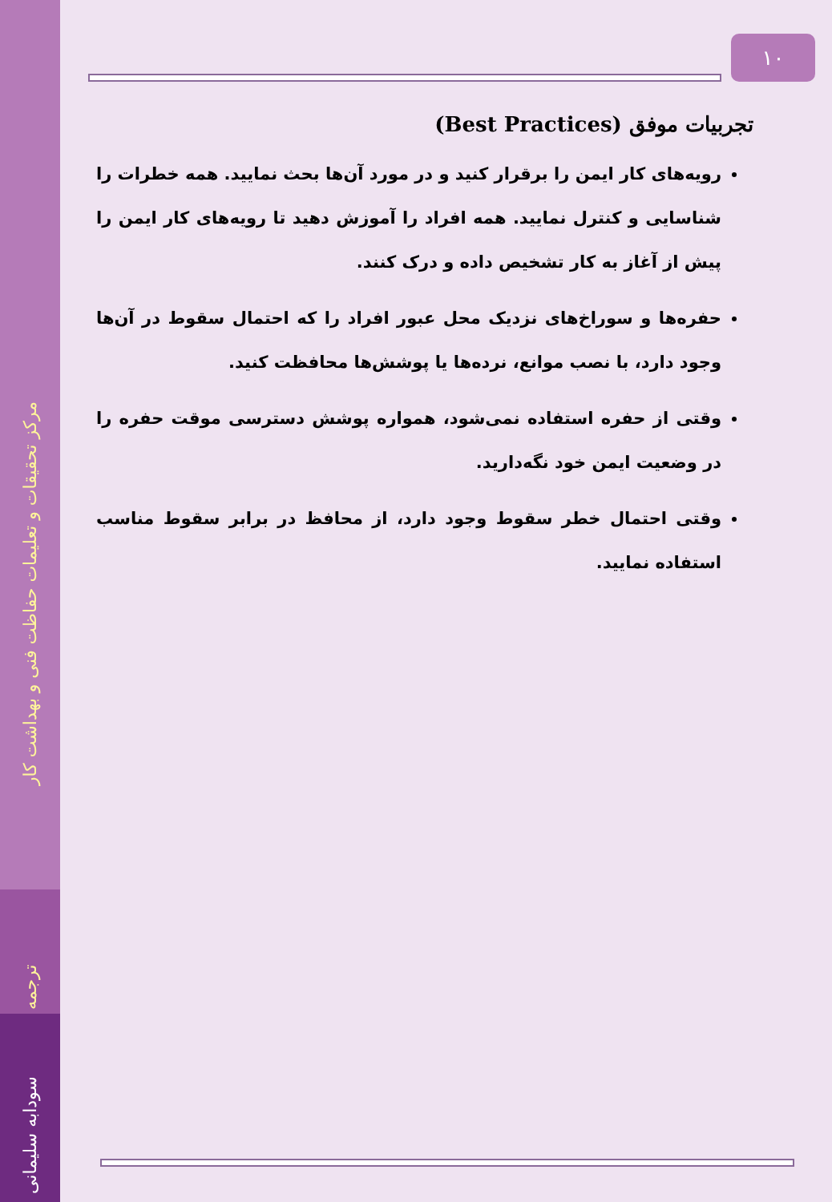مرکز تحقیقات و تعلیمات حفاظت فنی و بهداشت کار
ترجمه
سودابه سلیمانی
۱۰
تجربیات موفق (Best Practices)
رویه‌های کار ایمن را برقرار کنید و در مورد آن‌ها بحث نمایید. همه خطرات را شناسایی و کنترل نمایید. همه افراد را آموزش دهید تا رویه‌های کار ایمن را پیش از آغاز به کار تشخیص داده و درک کنند.
حفره‌ها و سوراخ‌های نزدیک محل عبور افراد را که احتمال سقوط در آن‌ها وجود دارد، با نصب موانع، نرده‌ها یا پوشش‌ها محافظت کنید.
وقتی از حفره استفاده نمی‌شود، همواره پوشش دسترسی موقت حفره را در وضعیت ایمن خود نگه‌دارید.
وقتی احتمال خطر سقوط وجود دارد، از محافظ در برابر سقوط مناسب استفاده نمایید.